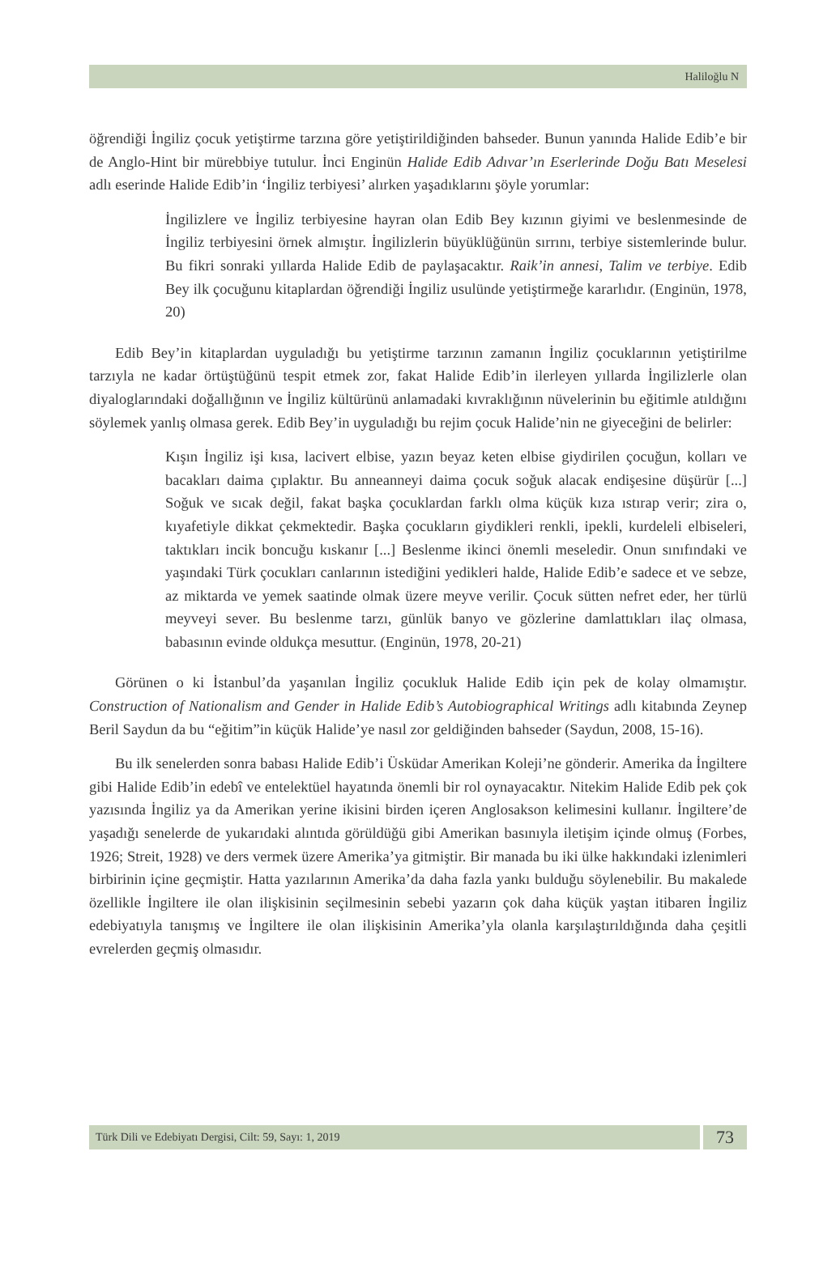Haliloğlu N
öğrendiği İngiliz çocuk yetiştirme tarzına göre yetiştirildiğinden bahseder. Bunun yanında Halide Edib’e bir de Anglo-Hint bir mürebbiye tutulur. İnci Enginün Halide Edib Adıvar’ın Eserlerinde Doğu Batı Meselesi adlı eserinde Halide Edib’in ‘İngiliz terbiyesi’ alırken yaşadıklarını şöyle yorumlar:
İngilizlere ve İngiliz terbiyesine hayran olan Edib Bey kızının giyimi ve beslenmesinde de İngiliz terbiyesini örnek almıştır. İngilizlerin büyüklüğünün sırrını, terbiye sistemlerinde bulur. Bu fikri sonraki yıllarda Halide Edib de paylaşacaktır. Raik’in annesi, Talim ve terbiye. Edib Bey ilk çocuğunu kitaplardan öğrendiği İngiliz usulünde yetiştirmeğe kararlıdır. (Enginün, 1978, 20)
Edib Bey’in kitaplardan uyguladığı bu yetiştirme tarzının zamanın İngiliz çocuklarının yetiştirilme tarzıyla ne kadar örtüştüğünü tespit etmek zor, fakat Halide Edib’in ilerleyen yıllarda İngilizlerle olan diyaloglarındaki doğallığının ve İngiliz kültürünü anlamadaki kıvraklığının nüvelerinin bu eğitimle atıldığını söylemek yanlış olmasa gerek. Edib Bey’in uyguladığı bu rejim çocuk Halide’nin ne giyeceğini de belirler:
Kışın İngiliz işi kısa, lacivert elbise, yazın beyaz keten elbise giydirilen çocuğun, kolları ve bacakları daima çıplaktır. Bu anneanneyi daima çocuk soğuk alacak endişesine düşürür [...] Soğuk ve sıcak değil, fakat başka çocuklardan farklı olma küçük kıza ıstırap verir; zira o, kıyafetiyle dikkat çekmektedir. Başka çocukların giydikleri renkli, ipekli, kurdeleli elbiseleri, taktıkları incik boncuğu kıskanır [...] Beslenme ikinci önemli meseledir. Onun sınıfındaki ve yaşındaki Türk çocukları canlarının istediğini yedikleri halde, Halide Edib’e sadece et ve sebze, az miktarda ve yemek saatinde olmak üzere meyve verilir. Çocuk sütten nefret eder, her türlü meyveyi sever. Bu beslenme tarzı, günlük banyo ve gözlerine damlattıkları ilaç olmasa, babasının evinde oldukça mesuttur. (Enginün, 1978, 20-21)
Görünen o ki İstanbul’da yaşanılan İngiliz çocukluk Halide Edib için pek de kolay olmamıştır. Construction of Nationalism and Gender in Halide Edib’s Autobiographical Writings adlı kitabında Zeynep Beril Saydun da bu “eğitim”in küçük Halide’ye nasıl zor geldiğinden bahseder (Saydun, 2008, 15-16).
Bu ilk senelerden sonra babası Halide Edib’i Üsküdar Amerikan Koleji’ne gönderir. Amerika da İngiltere gibi Halide Edib’in edebî ve entelektüel hayatında önemli bir rol oynayacaktır. Nitekim Halide Edib pek çok yazısında İngiliz ya da Amerikan yerine ikisini birden içeren Anglosakson kelimesini kullanır. İngiltere’de yaşadığı senelerde de yukarıdaki alıntıda görüldüğü gibi Amerikan basınıyla iletişim içinde olmuş (Forbes, 1926; Streit, 1928) ve ders vermek üzere Amerika’ya gitmiştir. Bir manada bu iki ülke hakkındaki izlenimleri birbirinin içine geçmiştir. Hatta yazılarının Amerika’da daha fazla yankı bulduğu söylenebilir. Bu makalede özellikle İngiltere ile olan ilişkisinin seçilmesinin sebebi yazarın çok daha küçük yaştan itibaren İngiliz edebiyatıyla tanışmış ve İngiltere ile olan ilişkisinin Amerika’yla olanla karşılaştırıldığında daha çeşitli evrelerden geçmiş olmasıdır.
Türk Dili ve Edebiyatı Dergisi, Cilt: 59, Sayı: 1, 2019
73